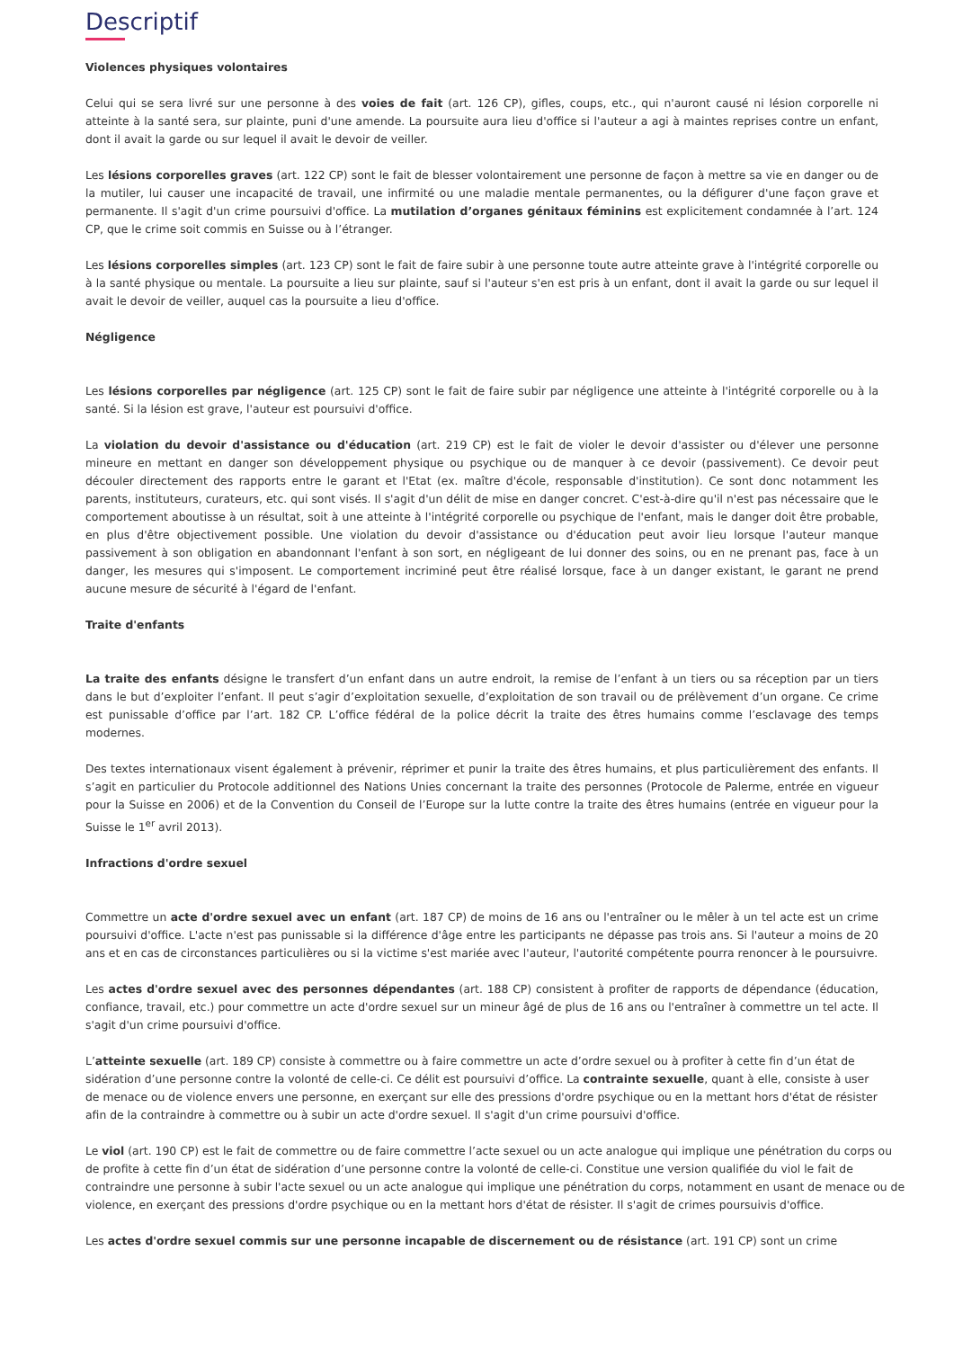Descriptif
Violences physiques volontaires
Celui qui se sera livré sur une personne à des voies de fait (art. 126 CP), gifles, coups, etc., qui n'auront causé ni lésion corporelle ni atteinte à la santé sera, sur plainte, puni d'une amende. La poursuite aura lieu d'office si l'auteur a agi à maintes reprises contre un enfant, dont il avait la garde ou sur lequel il avait le devoir de veiller.
Les lésions corporelles graves (art. 122 CP) sont le fait de blesser volontairement une personne de façon à mettre sa vie en danger ou de la mutiler, lui causer une incapacité de travail, une infirmité ou une maladie mentale permanentes, ou la défigurer d'une façon grave et permanente. Il s'agit d'un crime poursuivi d'office. La mutilation d’organes génitaux féminins est explicitement condamnée à l’art. 124 CP, que le crime soit commis en Suisse ou à l’étranger.
Les lésions corporelles simples (art. 123 CP) sont le fait de faire subir à une personne toute autre atteinte grave à l'intégrité corporelle ou à la santé physique ou mentale. La poursuite a lieu sur plainte, sauf si l'auteur s'en est pris à un enfant, dont il avait la garde ou sur lequel il avait le devoir de veiller, auquel cas la poursuite a lieu d'office.
Négligence
Les lésions corporelles par négligence (art. 125 CP) sont le fait de faire subir par négligence une atteinte à l'intégrité corporelle ou à la santé. Si la lésion est grave, l'auteur est poursuivi d'office.
La violation du devoir d'assistance ou d'éducation (art. 219 CP) est le fait de violer le devoir d'assister ou d'élever une personne mineure en mettant en danger son développement physique ou psychique ou de manquer à ce devoir (passivement). Ce devoir peut découler directement des rapports entre le garant et l'Etat (ex. maître d'école, responsable d'institution). Ce sont donc notamment les parents, instituteurs, curateurs, etc. qui sont visés. Il s'agit d'un délit de mise en danger concret. C'est-à-dire qu'il n'est pas nécessaire que le comportement aboutisse à un résultat, soit à une atteinte à l'intégrité corporelle ou psychique de l'enfant, mais le danger doit être probable, en plus d'être objectivement possible. Une violation du devoir d'assistance ou d'éducation peut avoir lieu lorsque l'auteur manque passivement à son obligation en abandonnant l'enfant à son sort, en négligeant de lui donner des soins, ou en ne prenant pas, face à un danger, les mesures qui s'imposent. Le comportement incriminé peut être réalisé lorsque, face à un danger existant, le garant ne prend aucune mesure de sécurité à l'égard de l'enfant.
Traite d'enfants
La traite des enfants désigne le transfert d’un enfant dans un autre endroit, la remise de l’enfant à un tiers ou sa réception par un tiers dans le but d’exploiter l’enfant. Il peut s’agir d’exploitation sexuelle, d’exploitation de son travail ou de prélèvement d’un organe. Ce crime est punissable d’office par l’art. 182 CP. L’office fédéral de la police décrit la traite des êtres humains comme l’esclavage des temps modernes.
Des textes internationaux visent également à prévenir, réprimer et punir la traite des êtres humains, et plus particulièrement des enfants. Il s’agit en particulier du Protocole additionnel des Nations Unies concernant la traite des personnes (Protocole de Palerme, entrée en vigueur pour la Suisse en 2006) et de la Convention du Conseil de l’Europe sur la lutte contre la traite des êtres humains (entrée en vigueur pour la Suisse le 1<sup>er</sup> avril 2013).
Infractions d'ordre sexuel
Commettre un acte d'ordre sexuel avec un enfant (art. 187 CP) de moins de 16 ans ou l'entraîner ou le mêler à un tel acte est un crime poursuivi d'office. L'acte n'est pas punissable si la différence d'âge entre les participants ne dépasse pas trois ans. Si l'auteur a moins de 20 ans et en cas de circonstances particulières ou si la victime s'est mariée avec l'auteur, l'autorité compétente pourra renoncer à le poursuivre.
Les actes d'ordre sexuel avec des personnes dépendantes (art. 188 CP) consistent à profiter de rapports de dépendance (éducation, confiance, travail, etc.) pour commettre un acte d'ordre sexuel sur un mineur âgé de plus de 16 ans ou l'entraîner à commettre un tel acte. Il s'agit d'un crime poursuivi d'office.
L’atteinte sexuelle (art. 189 CP) consiste à commettre ou à faire commettre un acte d’ordre sexuel ou à profiter à cette fin d’un état de sidération d’une personne contre la volonté de celle-ci. Ce délit est poursuivi d’office. La contrainte sexuelle, quant à elle, consiste à user de menace ou de violence envers une personne, en exerçant sur elle des pressions d'ordre psychique ou en la mettant hors d'état de résister afin de la contraindre à commettre ou à subir un acte d'ordre sexuel. Il s'agit d'un crime poursuivi d'office.
Le viol (art. 190 CP) est le fait de commettre ou de faire commettre l’acte sexuel ou un acte analogue qui implique une pénétration du corps ou de profite à cette fin d’un état de sidération d’une personne contre la volonté de celle-ci. Constitue une version qualifiée du viol le fait de contraindre une personne à subir l'acte sexuel ou un acte analogue qui implique une pénétration du corps, notamment en usant de menace ou de violence, en exerçant des pressions d'ordre psychique ou en la mettant hors d'état de résister. Il s'agit de crimes poursuivis d'office.
Les actes d'ordre sexuel commis sur une personne incapable de discernement ou de résistance (art. 191 CP) sont un crime